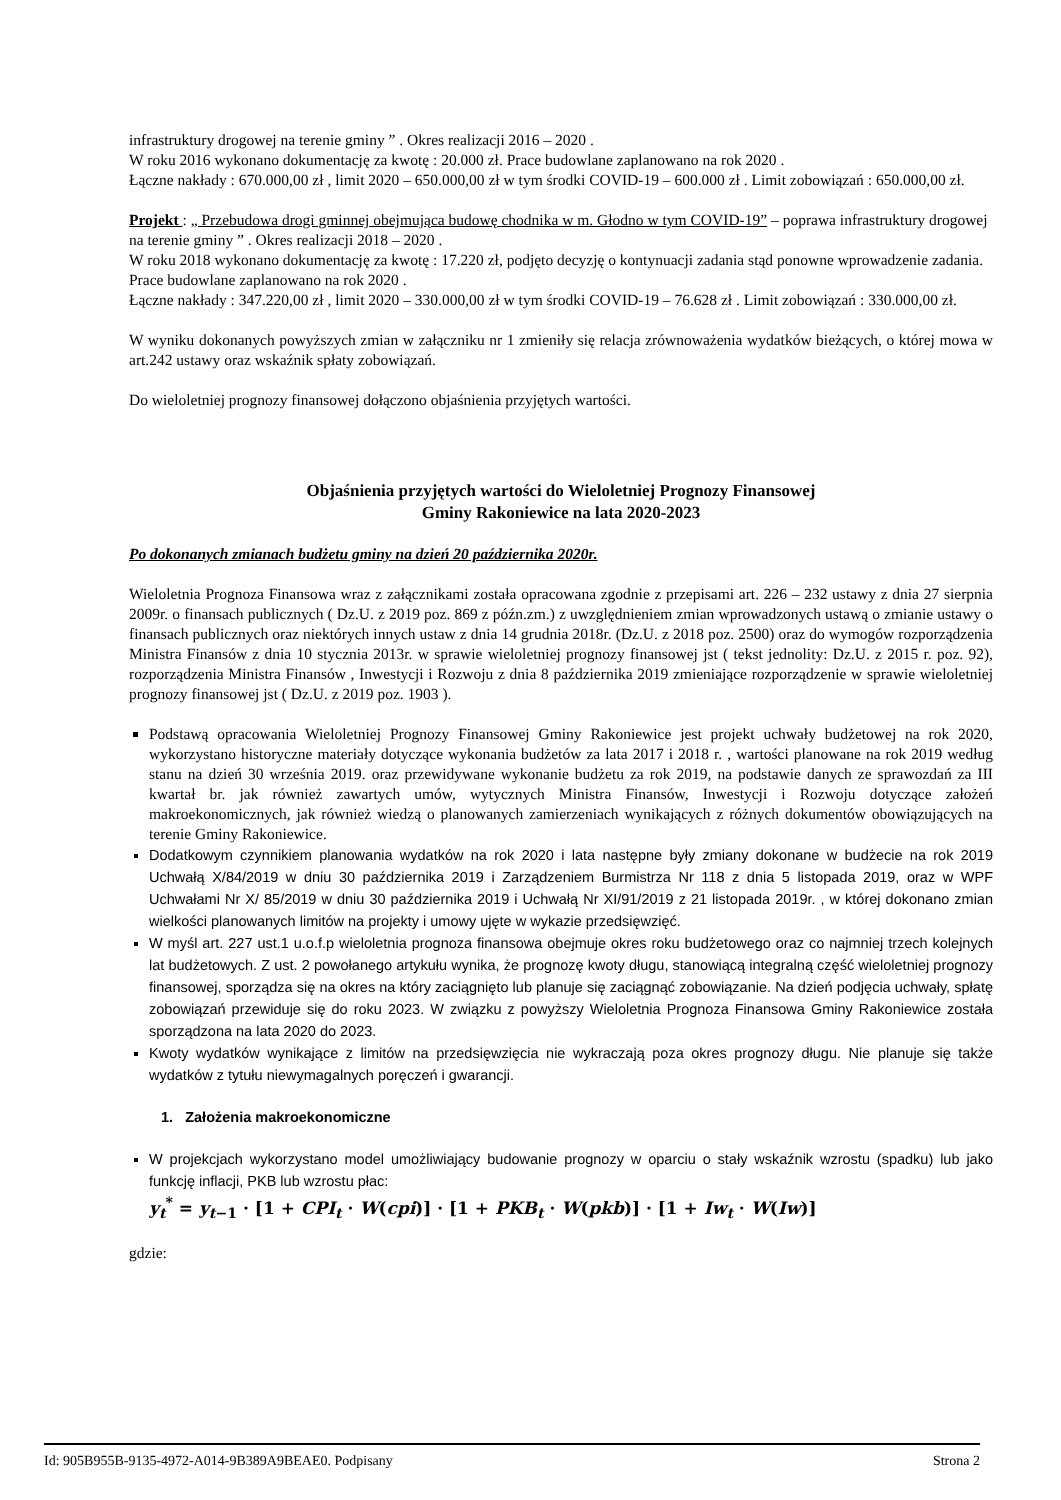infrastruktury drogowej na terenie gminy ” . Okres realizacji 2016 – 2020 .
W roku 2016 wykonano dokumentację za kwotę : 20.000 zł. Prace budowlane zaplanowano na rok 2020 .
Łączne nakłady : 670.000,00 zł , limit 2020 – 650.000,00 zł w tym środki COVID-19 – 600.000 zł . Limit zobowiązań : 650.000,00 zł.
Projekt : „ Przebudowa drogi gminnej obejmująca budowę chodnika w m. Głodno w tym COVID-19” – poprawa infrastruktury drogowej na terenie gminy ” . Okres realizacji 2018 – 2020 .
W roku 2018 wykonano dokumentację za kwotę : 17.220 zł, podjęto decyzję o kontynuacji zadania stąd ponowne wprowadzenie zadania. Prace budowlane zaplanowano na rok 2020 .
Łączne nakłady : 347.220,00 zł , limit 2020 – 330.000,00 zł w tym środki COVID-19 – 76.628 zł . Limit zobowiązań : 330.000,00 zł.
W wyniku dokonanych powyższych zmian w załączniku nr 1 zmieniły się relacja zrównoważenia wydatków bieżących, o której mowa w art.242 ustawy oraz wskaźnik spłaty zobowiązań.
Do wieloletniej prognozy finansowej dołączono objaśnienia przyjętych wartości.
Objaśnienia przyjętych wartości do Wieloletniej Prognozy Finansowej
Gminy Rakoniewice na lata 2020-2023
Po dokonanych zmianach budżetu gminy na dzień 20 października 2020r.
Wieloletnia Prognoza Finansowa wraz z załącznikami została opracowana zgodnie z przepisami art. 226 – 232 ustawy z dnia 27 sierpnia 2009r. o finansach publicznych ( Dz.U. z 2019 poz. 869 z późn.zm.) z uwzględnieniem zmian wprowadzonych ustawą o zmianie ustawy o finansach publicznych oraz niektórych innych ustaw z dnia 14 grudnia 2018r. (Dz.U. z 2018 poz. 2500) oraz do wymogów rozporządzenia Ministra Finansów z dnia 10 stycznia 2013r. w sprawie wieloletniej prognozy finansowej jst ( tekst jednolity: Dz.U. z 2015 r. poz. 92), rozporządzenia Ministra Finansów , Inwestycji i Rozwoju z dnia 8 października 2019 zmieniające rozporządzenie w sprawie wieloletniej prognozy finansowej jst ( Dz.U. z 2019 poz. 1903 ).
Podstawą opracowania Wieloletniej Prognozy Finansowej Gminy Rakoniewice jest projekt uchwały budżetowej na rok 2020, wykorzystano historyczne materiały dotyczące wykonania budżetów za lata 2017 i 2018 r. , wartości planowane na rok 2019 według stanu na dzień 30 września 2019. oraz przewidywane wykonanie budżetu za rok 2019, na podstawie danych ze sprawozdań za III kwartał br. jak również zawartych umów, wytycznych Ministra Finansów, Inwestycji i Rozwoju dotyczące założeń makroekonomicznych, jak również wiedzą o planowanych zamierzeniach wynikających z różnych dokumentów obowiązujących na terenie Gminy Rakoniewice.
Dodatkowym czynnikiem planowania wydatków na rok 2020 i lata następne były zmiany dokonane w budżecie na rok 2019 Uchwałą X/84/2019 w dniu 30 października 2019 i Zarządzeniem Burmistrza Nr 118 z dnia 5 listopada 2019, oraz w WPF Uchwałami Nr X/ 85/2019 w dniu 30 października 2019 i Uchwałą Nr XI/91/2019 z 21 listopada 2019r. , w której dokonano zmian wielkości planowanych limitów na projekty i umowy ujęte w wykazie przedsięwzięć.
W myśl art. 227 ust.1 u.o.f.p wieloletnia prognoza finansowa obejmuje okres roku budżetowego oraz co najmniej trzech kolejnych lat budżetowych. Z ust. 2 powołanego artykułu wynika, że prognozę kwoty długu, stanowiącą integralną część wieloletniej prognozy finansowej, sporządza się na okres na który zaciągnięto lub planuje się zaciągnąć zobowiązanie. Na dzień podjęcia uchwały, spłatę zobowiązań przewiduje się do roku 2023. W związku z powyższy Wieloletnia Prognoza Finansowa Gminy Rakoniewice została sporządzona na lata 2020 do 2023.
Kwoty wydatków wynikające z limitów na przedsięwzięcia nie wykraczają poza okres prognozy długu. Nie planuje się także wydatków z tytułu niewymagalnych poręczeń i gwarancji.
1. Założenia makroekonomiczne
W projekcjach wykorzystano model umożliwiający budowanie prognozy w oparciu o stały wskaźnik wzrostu (spadku) lub jako funkcję inflacji, PKB lub wzrostu płac:
y<sub>t</sub><sup>*</sup> = y<sub>t−1</sub> · [1 + CPI<sub>t</sub> · W(cpi)] · [1 + PKB<sub>t</sub> · W(pkb)] · [1 + Iw<sub>t</sub> · W(Iw)]
gdzie:
Id: 905B955B-9135-4972-A014-9B389A9BEAE0. Podpisany Strona 2